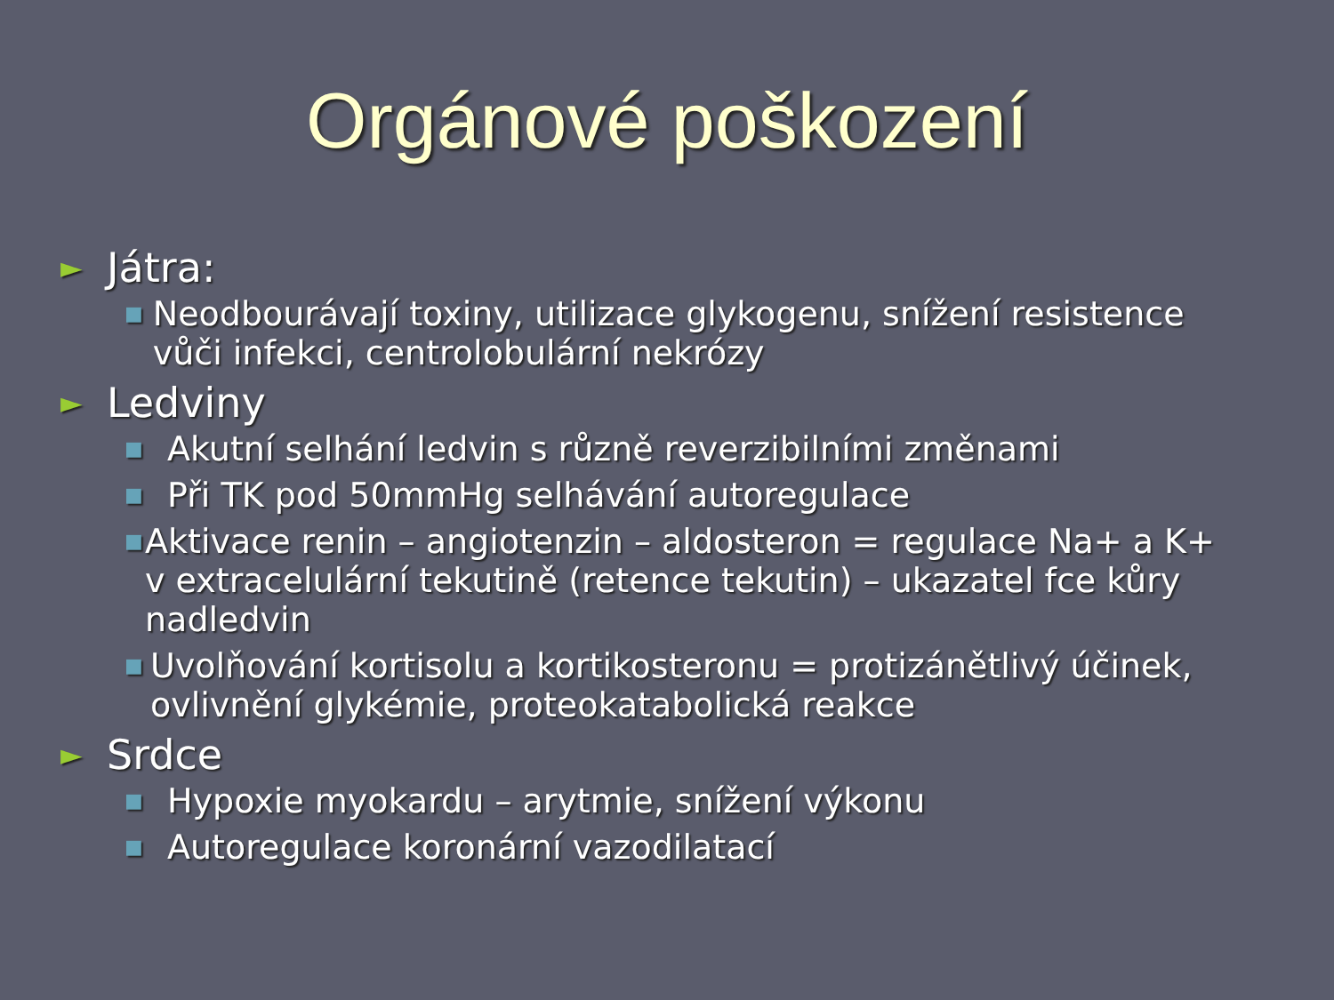Orgánové poškození
► Játra:
■ Neodbourávají toxiny, utilizace glykogenu, snížení resistence vůči infekci, centrolobulární nekrózy
► Ledviny
■ Akutní selhání ledvin s různě reverzibilními změnami
■ Při TK pod 50mmHg selhávání autoregulace
■ Aktivace renin – angiotenzin – aldosteron = regulace Na+ a K+ v extracelulární tekutině (retence tekutin) – ukazatel fce kůry nadledvin
■ Uvolňování kortisolu a kortikosteronu = protizánětlivý účinek, ovlivnění glykémie, proteokatabolická reakce
► Srdce
■ Hypoxie myokardu – arytmie, snížení výkonu
■ Autoregulace koronární vazodilatací